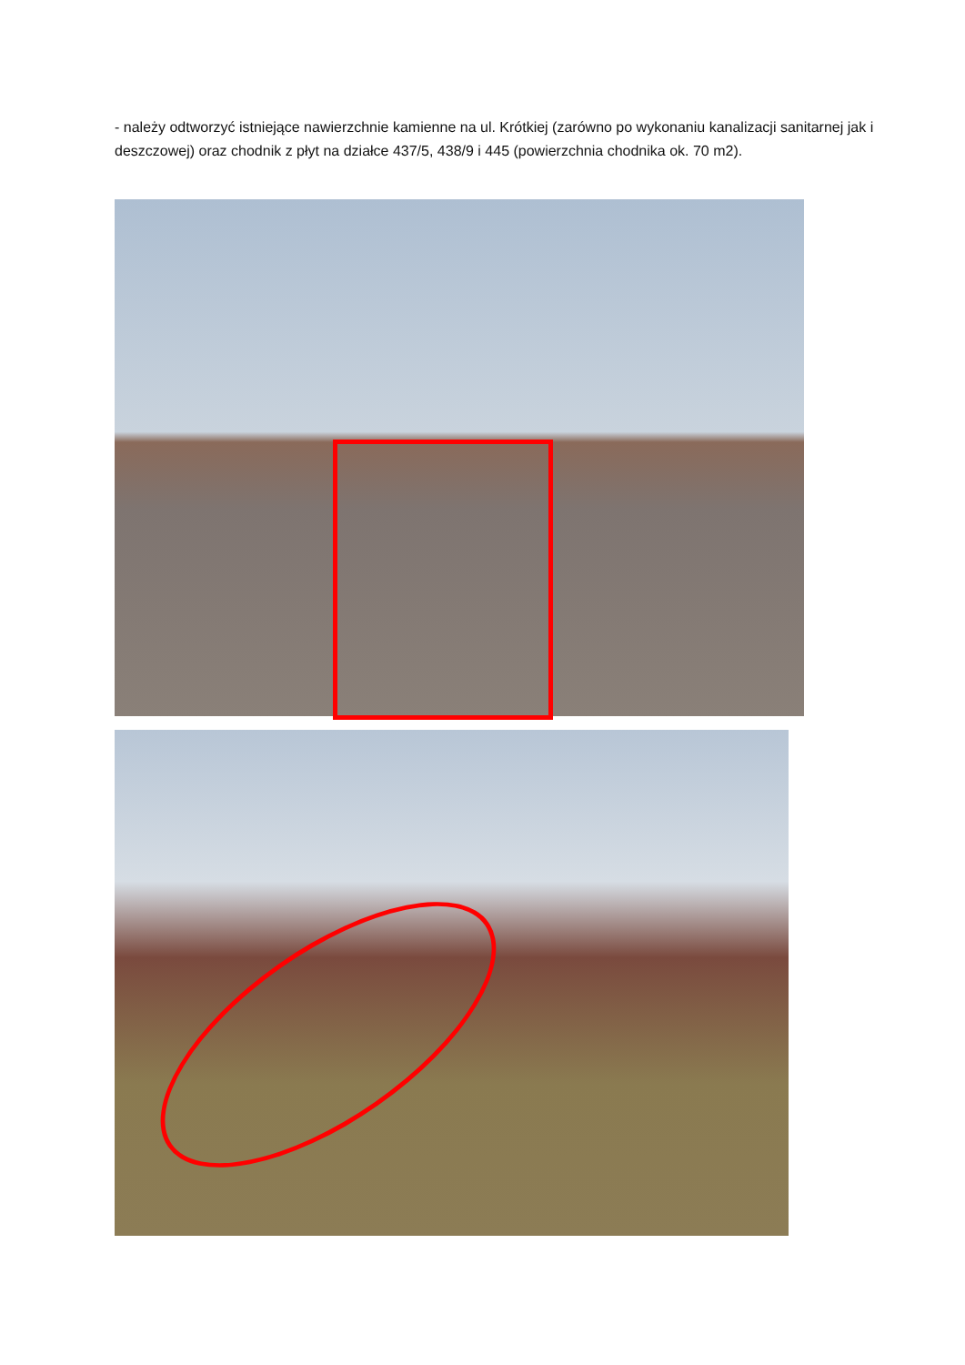- należy odtworzyć istniejące nawierzchnie kamienne na ul. Krótkiej (zarówno po wykonaniu kanalizacji sanitarnej jak i deszczowej) oraz chodnik z płyt na działce 437/5, 438/9 i 445 (powierzchnia chodnika ok. 70 m2).